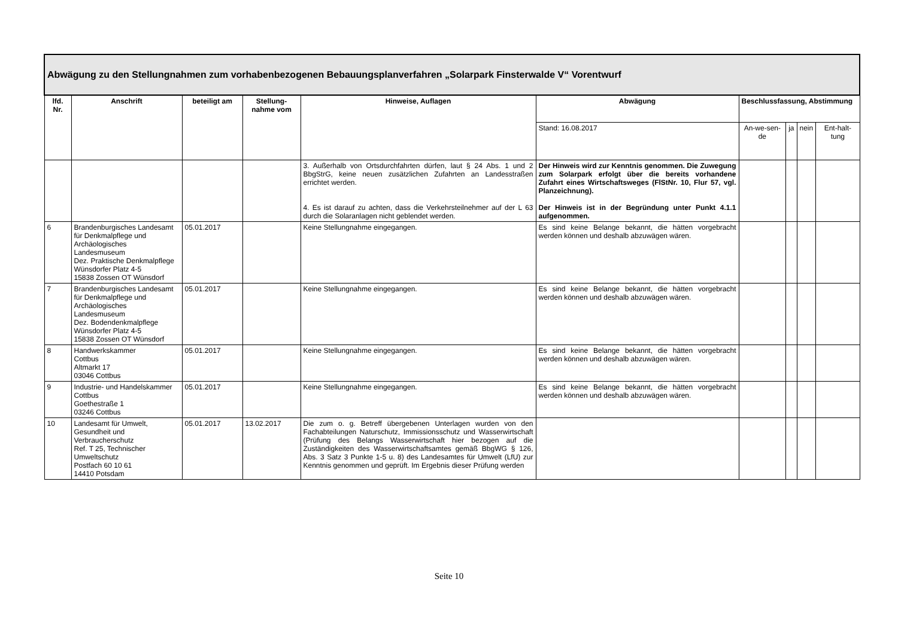| Abwägung zu den Stellungnahmen zum vorhabenbezogenen Bebauungsplanverfahren „Solarpark Finsterwalde V“ Vorentwurf | | | | | | | | | |
| --- | --- | --- | --- | --- | --- | --- | --- | --- | --- |
| lfd. Nr. | Anschrift | beteiligt am | Stellung-nahme vom | Hinweise, Auflagen | Abwägung | Beschlussfassung, Abstimmung | | | |
| | | | | | Stand: 16.08.2017 | An-we-sen-de | ja | nein | Ent-halt-tung |
| | | | | 3. Außerhalb von Ortsdurchfahrten dürfen, laut § 24 Abs. 1 und 2 BbgStrG, keine neuen zusätzlichen Zufahrten an Landesstraßen errichtet werden. 4. Es ist darauf zu achten, dass die Verkehrsteilnehmer auf der L 63 durch die Solaranlagen nicht geblendet werden. | Der Hinweis wird zur Kenntnis genommen. Die Zuwegung zum Solarpark erfolgt über die bereits vorhandene Zufahrt eines Wirtschaftsweges (FlStNr. 10, Flur 57, vgl. Planzeichnung). Der Hinweis ist in der Begründung unter Punkt 4.1.1 aufgenommen. | | | | |
| 6 | Brandenburgisches Landesamt für Denkmalpflege und Archäologisches Landesmuseum Dez. Praktische Denkmalpflege Wünsdorfer Platz 4-5 15838 Zossen OT Wünsdorf | 05.01.2017 | | Keine Stellungnahme eingegangen. | Es sind keine Belange bekannt, die hätten vorgebracht werden können und deshalb abzuwägen wären. | | | | |
| 7 | Brandenburgisches Landesamt für Denkmalpflege und Archäologisches Landesmuseum Dez. Bodendenkmalpflege Wünsdorfer Platz 4-5 15838 Zossen OT Wünsdorf | 05.01.2017 | | Keine Stellungnahme eingegangen. | Es sind keine Belange bekannt, die hätten vorgebracht werden können und deshalb abzuwägen wären. | | | | |
| 8 | Handwerkskammer Cottbus Altmarkt 17 03046 Cottbus | 05.01.2017 | | Keine Stellungnahme eingegangen. | Es sind keine Belange bekannt, die hätten vorgebracht werden können und deshalb abzuwägen wären. | | | | |
| 9 | Industrie- und Handelskammer Cottbus Goethestraße 1 03246 Cottbus | 05.01.2017 | | Keine Stellungnahme eingegangen. | Es sind keine Belange bekannt, die hätten vorgebracht werden können und deshalb abzuwägen wären. | | | | |
| 10 | Landesamt für Umwelt, Gesundheit und Verbraucherschutz Ref. T 25, Technischer Umweltschutz Postfach 60 10 61 14410 Potsdam | 05.01.2017 | 13.02.2017 | Die zum o. g. Betreff übergebenen Unterlagen wurden von den Fachabteilungen Naturschutz, Immissionsschutz und Wasserwirtschaft (Prüfung des Belangs Wasserwirtschaft hier bezogen auf die Zuständigkeiten des Wasserwirtschaftsamtes gemäß BbgWG § 126, Abs. 3 Satz 3 Punkte 1-5 u. 8) des Landesamtes für Umwelt (LfU) zur Kenntnis genommen und geprüft. Im Ergebnis dieser Prüfung werden | | | | | |
Seite 10